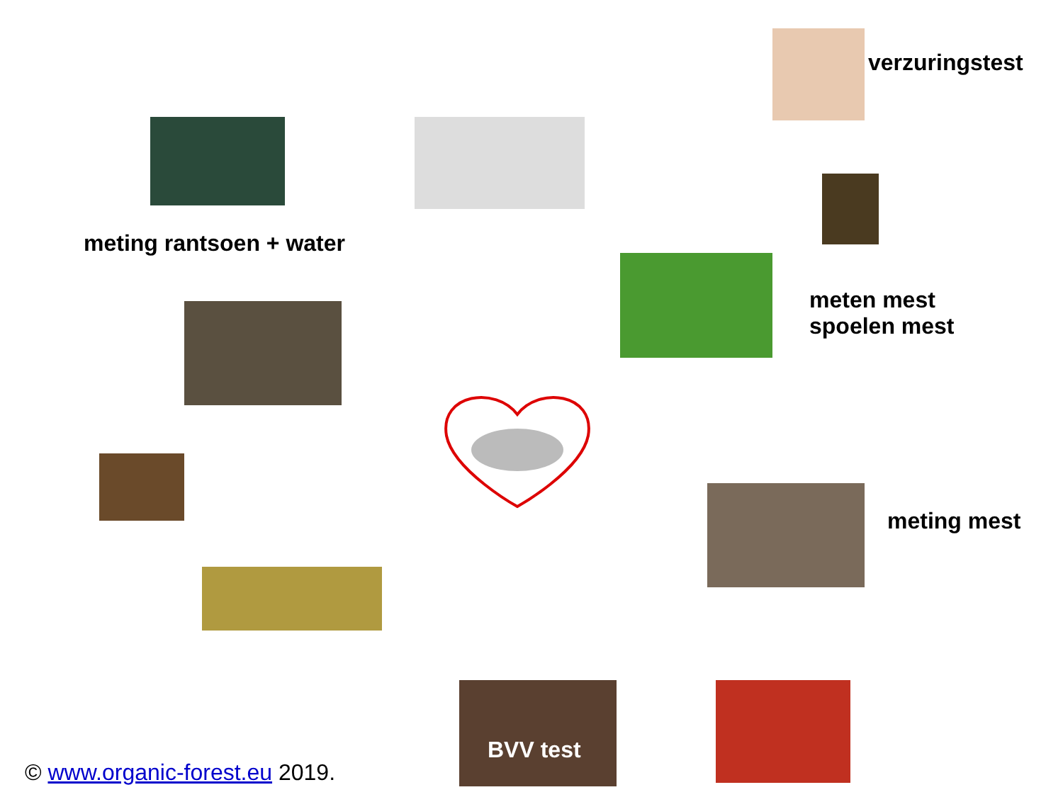verzuringstest
meting rantsoen + water
meten mest
spoelen mest
meting mest
BVV test
© www.organic-forest.eu 2019.